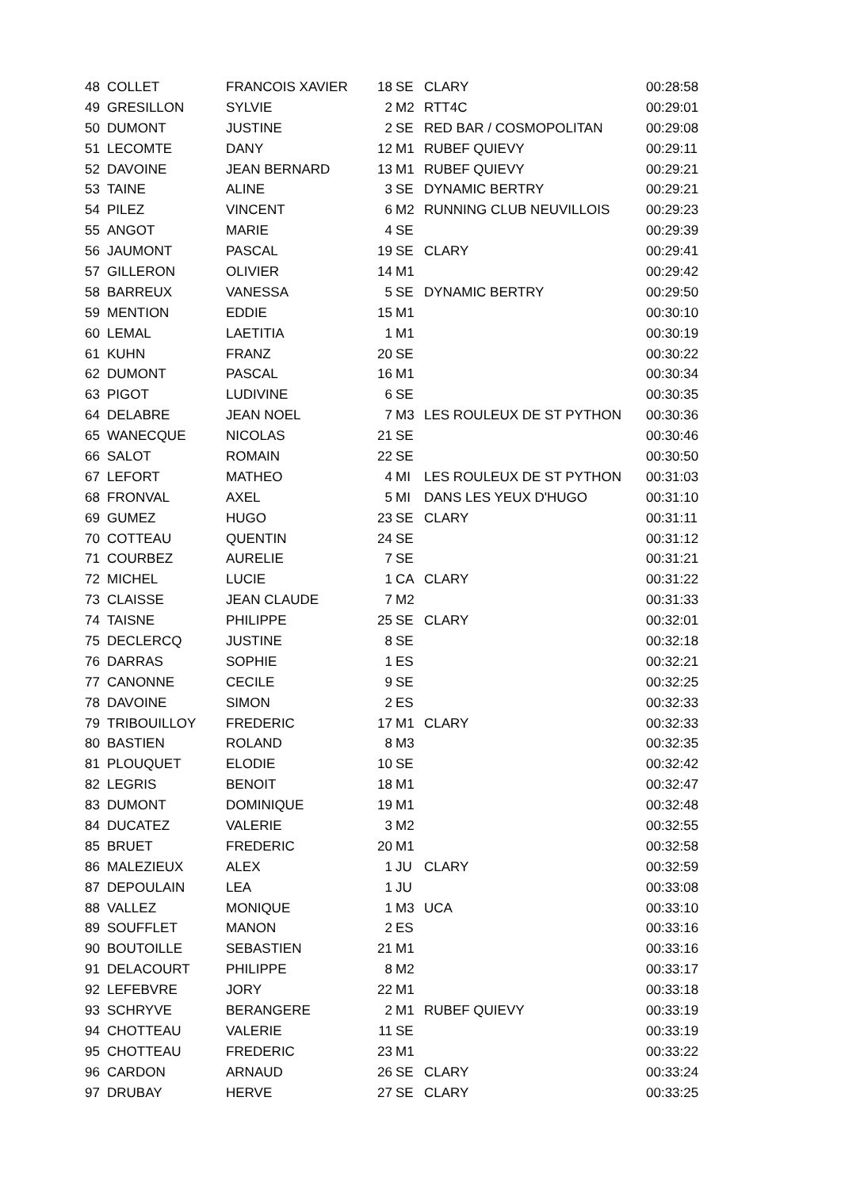| 48 | COLLET | FRANCOIS XAVIER | 18 | SE | CLARY | 00:28:58 |
| 49 | GRESILLON | SYLVIE | 2 | M2 | RTT4C | 00:29:01 |
| 50 | DUMONT | JUSTINE | 2 | SE | RED BAR / COSMOPOLITAN | 00:29:08 |
| 51 | LECOMTE | DANY | 12 | M1 | RUBEF QUIEVY | 00:29:11 |
| 52 | DAVOINE | JEAN BERNARD | 13 | M1 | RUBEF QUIEVY | 00:29:21 |
| 53 | TAINE | ALINE | 3 | SE | DYNAMIC BERTRY | 00:29:21 |
| 54 | PILEZ | VINCENT | 6 | M2 | RUNNING CLUB NEUVILLOIS | 00:29:23 |
| 55 | ANGOT | MARIE | 4 | SE | | 00:29:39 |
| 56 | JAUMONT | PASCAL | 19 | SE | CLARY | 00:29:41 |
| 57 | GILLERON | OLIVIER | 14 | M1 | | 00:29:42 |
| 58 | BARREUX | VANESSA | 5 | SE | DYNAMIC BERTRY | 00:29:50 |
| 59 | MENTION | EDDIE | 15 | M1 | | 00:30:10 |
| 60 | LEMAL | LAETITIA | 1 | M1 | | 00:30:19 |
| 61 | KUHN | FRANZ | 20 | SE | | 00:30:22 |
| 62 | DUMONT | PASCAL | 16 | M1 | | 00:30:34 |
| 63 | PIGOT | LUDIVINE | 6 | SE | | 00:30:35 |
| 64 | DELABRE | JEAN NOEL | 7 | M3 | LES ROULEUX DE ST PYTHON | 00:30:36 |
| 65 | WANECQUE | NICOLAS | 21 | SE | | 00:30:46 |
| 66 | SALOT | ROMAIN | 22 | SE | | 00:30:50 |
| 67 | LEFORT | MATHEO | 4 | MI | LES ROULEUX DE ST PYTHON | 00:31:03 |
| 68 | FRONVAL | AXEL | 5 | MI | DANS LES YEUX D'HUGO | 00:31:10 |
| 69 | GUMEZ | HUGO | 23 | SE | CLARY | 00:31:11 |
| 70 | COTTEAU | QUENTIN | 24 | SE | | 00:31:12 |
| 71 | COURBEZ | AURELIE | 7 | SE | | 00:31:21 |
| 72 | MICHEL | LUCIE | 1 | CA | CLARY | 00:31:22 |
| 73 | CLAISSE | JEAN CLAUDE | 7 | M2 | | 00:31:33 |
| 74 | TAISNE | PHILIPPE | 25 | SE | CLARY | 00:32:01 |
| 75 | DECLERCQ | JUSTINE | 8 | SE | | 00:32:18 |
| 76 | DARRAS | SOPHIE | 1 | ES | | 00:32:21 |
| 77 | CANONNE | CECILE | 9 | SE | | 00:32:25 |
| 78 | DAVOINE | SIMON | 2 | ES | | 00:32:33 |
| 79 | TRIBOUILLOY | FREDERIC | 17 | M1 | CLARY | 00:32:33 |
| 80 | BASTIEN | ROLAND | 8 | M3 | | 00:32:35 |
| 81 | PLOUQUET | ELODIE | 10 | SE | | 00:32:42 |
| 82 | LEGRIS | BENOIT | 18 | M1 | | 00:32:47 |
| 83 | DUMONT | DOMINIQUE | 19 | M1 | | 00:32:48 |
| 84 | DUCATEZ | VALERIE | 3 | M2 | | 00:32:55 |
| 85 | BRUET | FREDERIC | 20 | M1 | | 00:32:58 |
| 86 | MALEZIEUX | ALEX | 1 | JU | CLARY | 00:32:59 |
| 87 | DEPOULAIN | LEA | 1 | JU | | 00:33:08 |
| 88 | VALLEZ | MONIQUE | 1 | M3 | UCA | 00:33:10 |
| 89 | SOUFFLET | MANON | 2 | ES | | 00:33:16 |
| 90 | BOUTOILLE | SEBASTIEN | 21 | M1 | | 00:33:16 |
| 91 | DELACOURT | PHILIPPE | 8 | M2 | | 00:33:17 |
| 92 | LEFEBVRE | JORY | 22 | M1 | | 00:33:18 |
| 93 | SCHRYVE | BERANGERE | 2 | M1 | RUBEF QUIEVY | 00:33:19 |
| 94 | CHOTTEAU | VALERIE | 11 | SE | | 00:33:19 |
| 95 | CHOTTEAU | FREDERIC | 23 | M1 | | 00:33:22 |
| 96 | CARDON | ARNAUD | 26 | SE | CLARY | 00:33:24 |
| 97 | DRUBAY | HERVE | 27 | SE | CLARY | 00:33:25 |